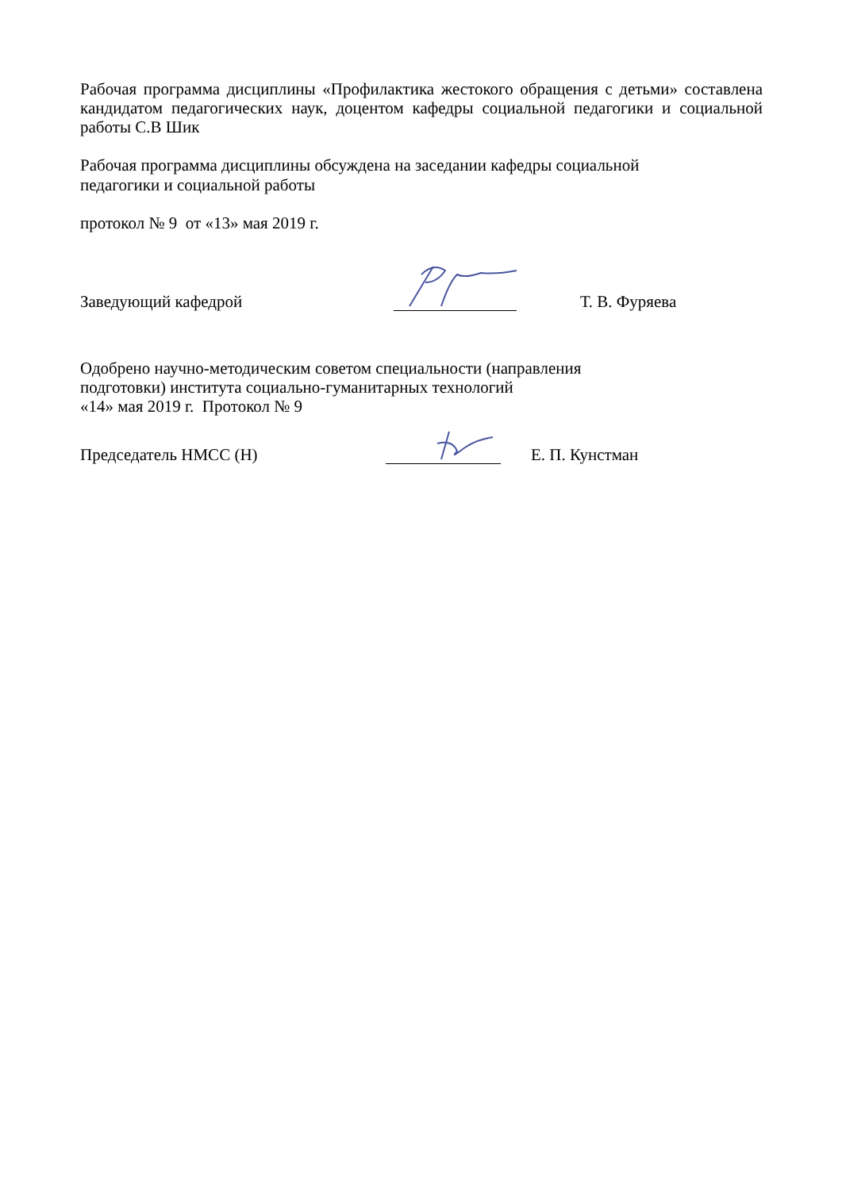Рабочая программа дисциплины «Профилактика жестокого обращения с детьми» составлена кандидатом педагогических наук, доцентом кафедры социальной педагогики и социальной работы С.В Шик
Рабочая программа дисциплины обсуждена на заседании кафедры социальной
педагогики и социальной работы
протокол № 9 от «13» мая 2019 г.
Заведующий кафедрой
Т. В. Фуряева
Одобрено научно-методическим советом специальности (направления
подготовки) института социально-гуманитарных технологий
«14» мая 2019 г. Протокол № 9
Председатель НМСС (Н)
Е. П. Кунстман